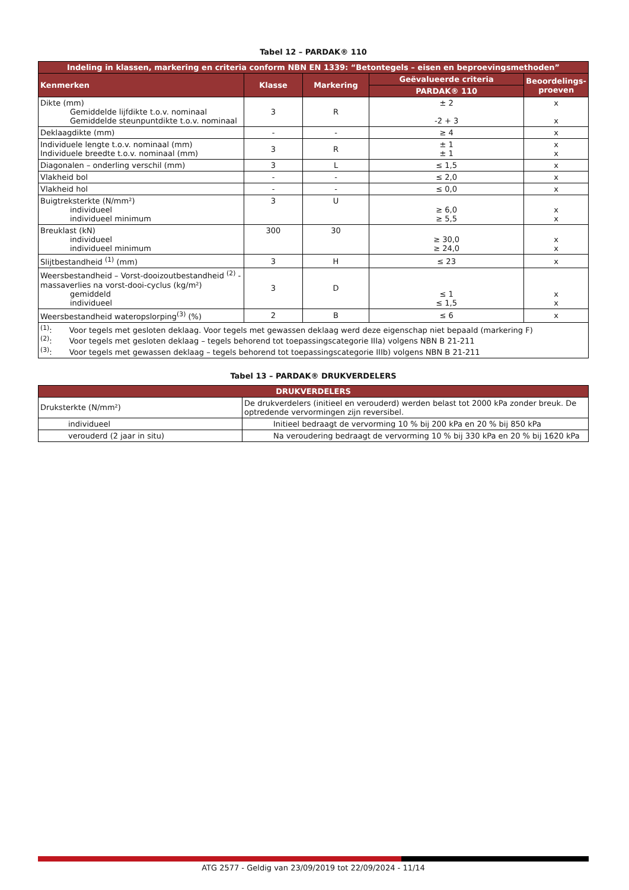Tabel 12 – PARDAK® 110
| Indeling in klassen, markering en criteria conform NBN EN 1339: “Betontegels – eisen en beproevingsmethoden” | | | | |
| --- | --- | --- | --- | --- |
| Kenmerken | Klasse | Markering | Geëvalueerde criteria | Beoordelings-proeven |
| | | | PARDAK® 110 | |
| Dikte (mm) Gemiddelde lijfdikte t.o.v. nominaal Gemiddelde steunpuntdikte t.o.v. nominaal | 3 | R | ± 2 -2 + 3 | x x |
| Deklaagdikte (mm) | - | - | ≥ 4 | x |
| Individuele lengte t.o.v. nominaal (mm) Individuele breedte t.o.v. nominaal (mm) | 3 | R | ± 1 ± 1 | x x |
| Diagonalen – onderling verschil (mm) | 3 | L | ≤ 1,5 | x |
| Vlakheid bol | - | - | ≤ 2,0 | x |
| Vlakheid hol | - | - | ≤ 0,0 | x |
| Buigtreksterkte (N/mm²) individueel individueel minimum | 3 | U | ≥ 6,0 ≥ 5,5 | x x |
| Breuklast (kN) individueel individueel minimum | 300 | 30 | ≥ 30,0 ≥ 24,0 | x x |
| Slijtbestandheid <sup>(1)</sup> (mm) | 3 | H | ≤ 23 | x |
| Weersbestandheid – Vorst-dooizoutbestandheid <sup>(2)</sup> - massaverlies na vorst-dooi-cyclus (kg/m²) gemiddeld individueel | 3 | D | ≤ 1 ≤ 1,5 | x x |
| Weersbestandheid wateropslorping<sup>(3)</sup> (%) | 2 | B | ≤ 6 | x |
| <sup>(1)</sup>: Voor tegels met gesloten deklaag. Voor tegels met gewassen deklaag werd deze eigenschap niet bepaald (markering F) <sup>(2)</sup>: Voor tegels met gesloten deklaag – tegels behorend tot toepassingscategorie IIIa) volgens NBN B 21-211 <sup>(3)</sup>: Voor tegels met gewassen deklaag – tegels behorend tot toepassingscategorie IIIb) volgens NBN B 21-211 | | | | |
Tabel 13 – PARDAK® DRUKVERDELERS
| DRUKVERDELERS | |
| --- | --- |
| Druksterkte (N/mm²) | De drukverdelers (initieel en verouderd) werden belast tot 2000 kPa zonder breuk. De optredende vervormingen zijn reversibel. |
| individueel | Initieel bedraagt de vervorming 10 % bij 200 kPa en 20 % bij 850 kPa |
| verouderd (2 jaar in situ) | Na veroudering bedraagt de vervorming 10 % bij 330 kPa en 20 % bij 1620 kPa |
ATG 2577 - Geldig van 23/09/2019 tot 22/09/2024 - 11/14